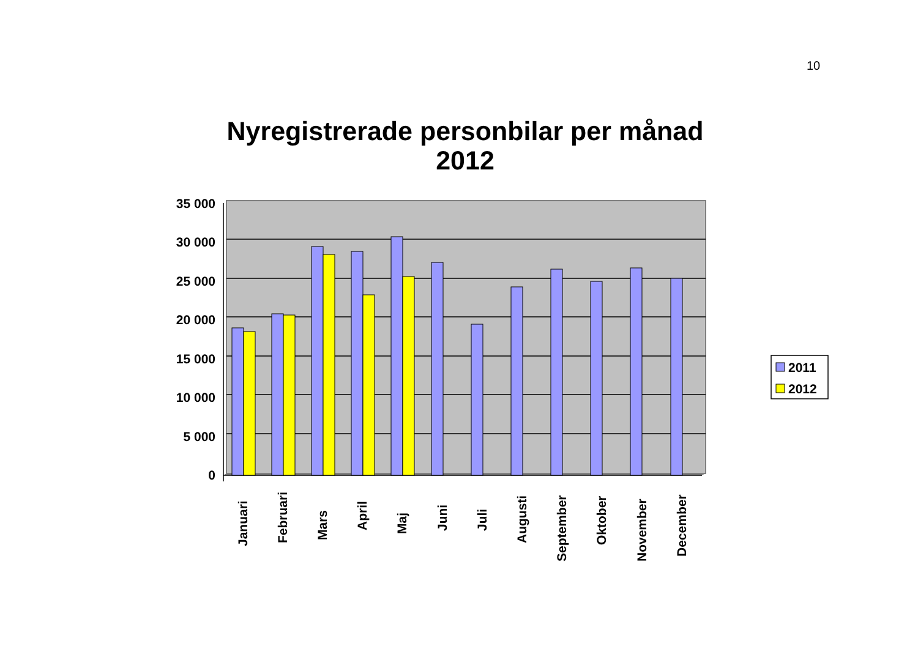10
Nyregistrerade personbilar per månad 2012
35 000
30 000
25 000
20 000
15 000
10 000
5 000
0
Januari
Februari
Mars
April
Maj
Juni
Juli
Augusti
September
Oktober
November
December
2011
2012